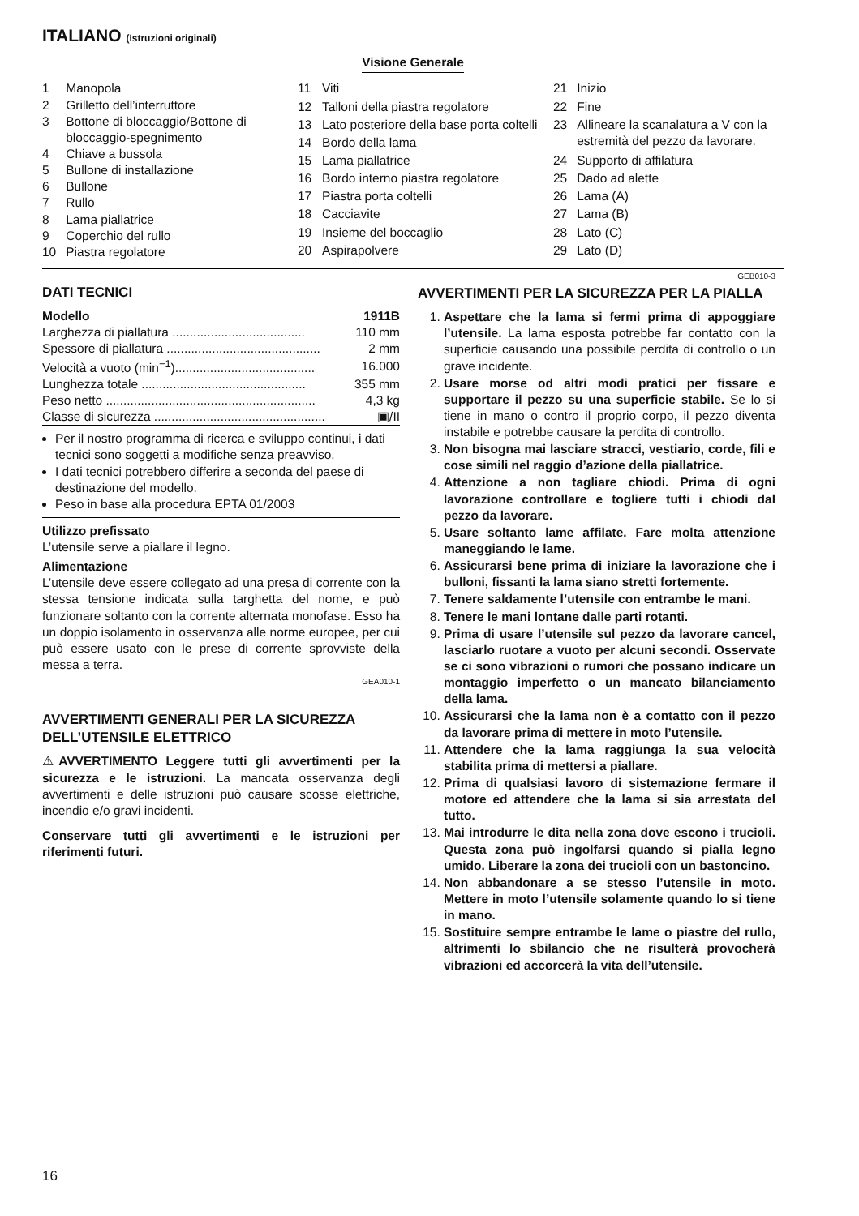ITALIANO (Istruzioni originali)
Visione Generale
| 1 | Manopola |
| 2 | Grilletto dell’interruttore |
| 3 | Bottone di bloccaggio/Bottone di bloccaggio-spegnimento |
| 4 | Chiave a bussola |
| 5 | Bullone di installazione |
| 6 | Bullone |
| 7 | Rullo |
| 8 | Lama piallatrice |
| 9 | Coperchio del rullo |
| 10 | Piastra regolatore |
| 11 | Viti |
| 12 | Talloni della piastra regolatore |
| 13 | Lato posteriore della base porta coltelli |
| 14 | Bordo della lama |
| 15 | Lama piallatrice |
| 16 | Bordo interno piastra regolatore |
| 17 | Piastra porta coltelli |
| 18 | Cacciavite |
| 19 | Insieme del boccaglio |
| 20 | Aspirapolvere |
| 21 | Inizio |
| 22 | Fine |
| 23 | Allineare la scanalatura a V con la estremità del pezzo da lavorare. |
| 24 | Supporto di affilatura |
| 25 | Dado ad alette |
| 26 | Lama (A) |
| 27 | Lama (B) |
| 28 | Lato (C) |
| 29 | Lato (D) |
DATI TECNICI
| Modello | 1911B |
| Larghezza di piallatura ...................................... | 110 mm |
| Spessore di piallatura ............................................ | 2 mm |
| Velocità a vuoto (min<sup>−1</sup>)........................................ | 16.000 |
| Lunghezza totale ............................................... | 355 mm |
| Peso netto ............................................................ | 4,3 kg |
| Classe di sicurezza ................................................. | ▣/II |
Per il nostro programma di ricerca e sviluppo continui, i dati tecnici sono soggetti a modifiche senza preavviso.
I dati tecnici potrebbero differire a seconda del paese di destinazione del modello.
Peso in base alla procedura EPTA 01/2003
Utilizzo prefissato
L’utensile serve a piallare il legno.
Alimentazione
L’utensile deve essere collegato ad una presa di corrente con la stessa tensione indicata sulla targhetta del nome, e può funzionare soltanto con la corrente alternata monofase. Esso ha un doppio isolamento in osservanza alle norme europee, per cui può essere usato con le prese di corrente sprovviste della messa a terra.
GEA010-1
AVVERTIMENTI GENERALI PER LA SICUREZZA DELL’UTENSILE ELETTRICO
⚠AVVERTIMENTO Leggere tutti gli avvertimenti per la sicurezza e le istruzioni. La mancata osservanza degli avvertimenti e delle istruzioni può causare scosse elettriche, incendio e/o gravi incidenti.
Conservare tutti gli avvertimenti e le istruzioni per riferimenti futuri.
GEB010-3
AVVERTIMENTI PER LA SICUREZZA PER LA PIALLA
1. Aspettare che la lama si fermi prima di appoggiare l’utensile. La lama esposta potrebbe far contatto con la superficie causando una possibile perdita di controllo o un grave incidente.
2. Usare morse od altri modi pratici per fissare e supportare il pezzo su una superficie stabile. Se lo si tiene in mano o contro il proprio corpo, il pezzo diventa instabile e potrebbe causare la perdita di controllo.
3. Non bisogna mai lasciare stracci, vestiario, corde, fili e cose simili nel raggio d’azione della piallatrice.
4. Attenzione a non tagliare chiodi. Prima di ogni lavorazione controllare e togliere tutti i chiodi dal pezzo da lavorare.
5. Usare soltanto lame affilate. Fare molta attenzione maneggiando le lame.
6. Assicurarsi bene prima di iniziare la lavorazione che i bulloni, fissanti la lama siano stretti fortemente.
7. Tenere saldamente l’utensile con entrambe le mani.
8. Tenere le mani lontane dalle parti rotanti.
9. Prima di usare l’utensile sul pezzo da lavorare cancel, lasciarlo ruotare a vuoto per alcuni secondi. Osservate se ci sono vibrazioni o rumori che possano indicare un montaggio imperfetto o un mancato bilanciamento della lama.
10. Assicurarsi che la lama non è a contatto con il pezzo da lavorare prima di mettere in moto l’utensile.
11. Attendere che la lama raggiunga la sua velocità stabilita prima di mettersi a piallare.
12. Prima di qualsiasi lavoro di sistemazione fermare il motore ed attendere che la lama si sia arrestata del tutto.
13. Mai introdurre le dita nella zona dove escono i trucioli. Questa zona può ingolfarsi quando si pialla legno umido. Liberare la zona dei trucioli con un bastoncino.
14. Non abbandonare a se stesso l’utensile in moto. Mettere in moto l’utensile solamente quando lo si tiene in mano.
15. Sostituire sempre entrambe le lame o piastre del rullo, altrimenti lo sbilancio che ne risulterà provocherà vibrazioni ed accorcerà la vita dell’utensile.
16